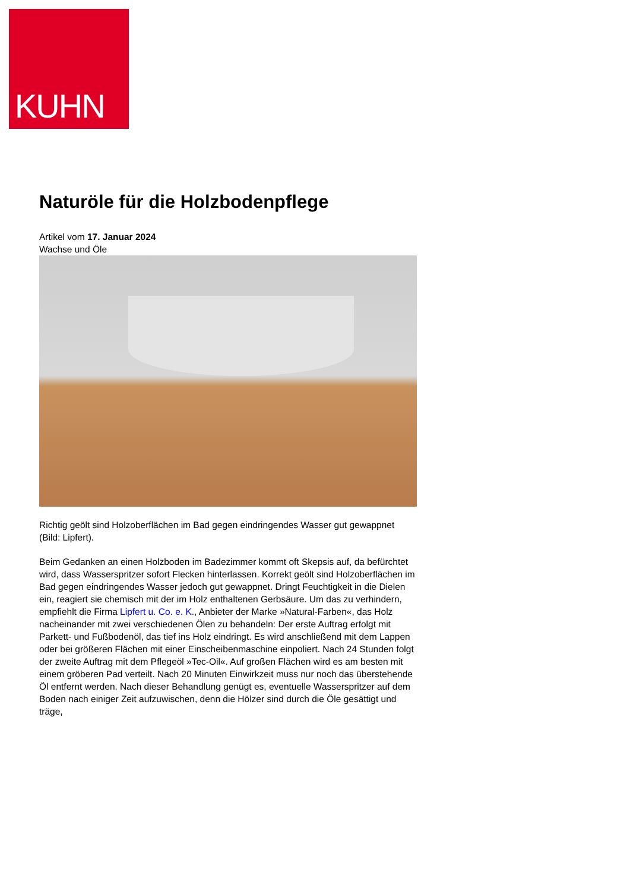KUHN
Naturöle für die Holzbodenpflege
Artikel vom 17. Januar 2024
Wachse und Öle
Richtig geölt sind Holzoberflächen im Bad gegen eindringendes Wasser gut gewappnet (Bild: Lipfert).
Beim Gedanken an einen Holzboden im Badezimmer kommt oft Skepsis auf, da befürchtet wird, dass Wasserspritzer sofort Flecken hinterlassen. Korrekt geölt sind Holzoberflächen im Bad gegen eindringendes Wasser jedoch gut gewappnet. Dringt Feuchtigkeit in die Dielen ein, reagiert sie chemisch mit der im Holz enthaltenen Gerbsäure. Um das zu verhindern, empfiehlt die Firma Lipfert u. Co. e. K., Anbieter der Marke »Natural-Farben«, das Holz nacheinander mit zwei verschiedenen Ölen zu behandeln: Der erste Auftrag erfolgt mit Parkett- und Fußbodenöl, das tief ins Holz eindringt. Es wird anschließend mit dem Lappen oder bei größeren Flächen mit einer Einscheibenmaschine einpoliert. Nach 24 Stunden folgt der zweite Auftrag mit dem Pflegeöl »Tec-Oil«. Auf großen Flächen wird es am besten mit einem gröberen Pad verteilt. Nach 20 Minuten Einwirkzeit muss nur noch das überstehende Öl entfernt werden. Nach dieser Behandlung genügt es, eventuelle Wasserspritzer auf dem Boden nach einiger Zeit aufzuwischen, denn die Hölzer sind durch die Öle gesättigt und träge,